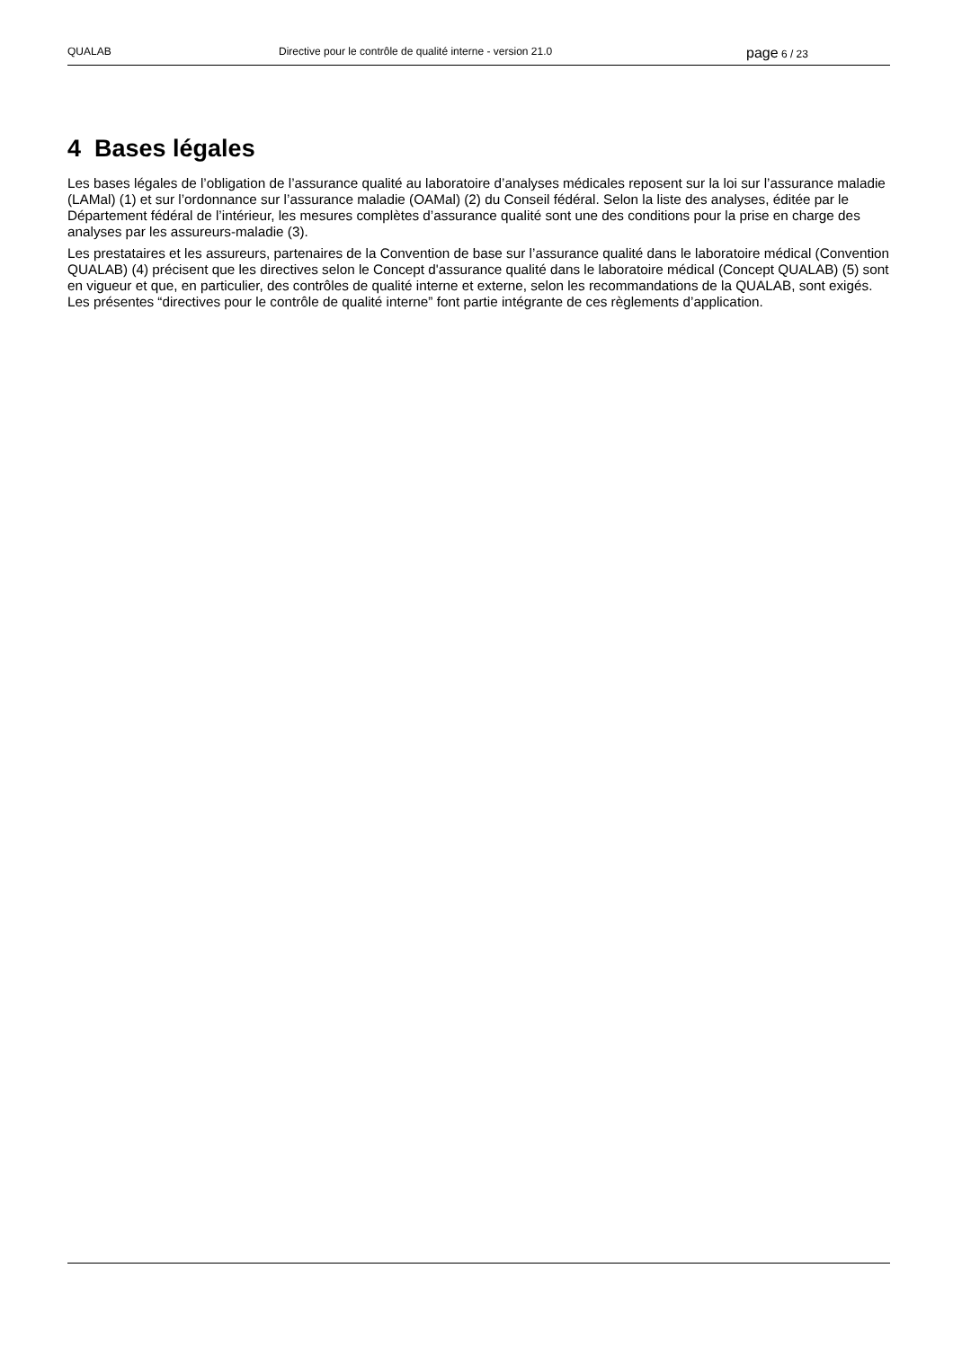QUALAB Directive pour le contrôle de qualité interne - version 21.0
page 6 / 23
4 Bases légales
Les bases légales de l’obligation de l’assurance qualité au laboratoire d’analyses médicales reposent sur la loi sur l’assurance maladie (LAMal) (1) et sur l’ordonnance sur l’assurance maladie (OAMal) (2) du Conseil fédéral. Selon la liste des analyses, éditée par le Département fédéral de l’intérieur, les mesures complètes d’assurance qualité sont une des conditions pour la prise en charge des analyses par les assureurs-maladie (3).
Les prestataires et les assureurs, partenaires de la Convention de base sur l’assurance qualité dans le laboratoire médical (Convention QUALAB) (4) précisent que les directives selon le Concept d'assurance qualité dans le laboratoire médical (Concept QUALAB) (5) sont en vigueur et que, en particulier, des contrôles de qualité interne et externe, selon les recommandations de la QUALAB, sont exigés.
Les présentes “directives pour le contrôle de qualité interne” font partie intégrante de ces règlements d’application.